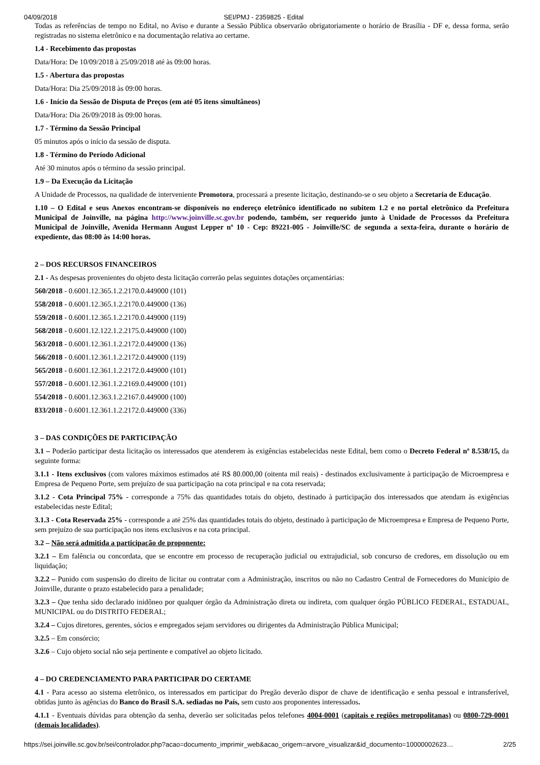04/09/2018 SEI/PMJ - 2359825 - Edital
Todas as referências de tempo no Edital, no Aviso e durante a Sessão Pública observarão obrigatoriamente o horário de Brasília - DF e, dessa forma, serão registradas no sistema eletrônico e na documentação relativa ao certame.
1.4 - Recebimento das propostas
Data/Hora: De 10/09/2018 à 25/09/2018 até às 09:00 horas.
1.5 - Abertura das propostas
Data/Hora: Dia 25/09/2018 às 09:00 horas.
1.6 - Início da Sessão de Disputa de Preços (em até 05 itens simultâneos)
Data/Hora: Dia 26/09/2018 às 09:00 horas.
1.7 - Término da Sessão Principal
05 minutos após o início da sessão de disputa.
1.8 - Término do Período Adicional
Até 30 minutos após o término da sessão principal.
1.9 – Da Execução da Licitação
A Unidade de Processos, na qualidade de interveniente Promotora, processará a presente licitação, destinando-se o seu objeto a Secretaria de Educação.
1.10 – O Edital e seus Anexos encontram-se disponíveis no endereço eletrônico identificado no subitem 1.2 e no portal eletrônico da Prefeitura Municipal de Joinville, na página http://www.joinville.sc.gov.br podendo, também, ser requerido junto à Unidade de Processos da Prefeitura Municipal de Joinville, Avenida Hermann August Lepper nº 10 - Cep: 89221-005 - Joinville/SC de segunda a sexta-feira, durante o horário de expediente, das 08:00 às 14:00 horas.
2 – DOS RECURSOS FINANCEIROS
2.1 - As despesas provenientes do objeto desta licitação correrão pelas seguintes dotações orçamentárias:
560/2018 - 0.6001.12.365.1.2.2170.0.449000 (101)
558/2018 - 0.6001.12.365.1.2.2170.0.449000 (136)
559/2018 - 0.6001.12.365.1.2.2170.0.449000 (119)
568/2018 - 0.6001.12.122.1.2.2175.0.449000 (100)
563/2018 - 0.6001.12.361.1.2.2172.0.449000 (136)
566/2018 - 0.6001.12.361.1.2.2172.0.449000 (119)
565/2018 - 0.6001.12.361.1.2.2172.0.449000 (101)
557/2018 - 0.6001.12.361.1.2.2169.0.449000 (101)
554/2018 - 0.6001.12.363.1.2.2167.0.449000 (100)
833/2018 - 0.6001.12.361.1.2.2172.0.449000 (336)
3 – DAS CONDIÇÕES DE PARTICIPAÇÃO
3.1 – Poderão participar desta licitação os interessados que atenderem às exigências estabelecidas neste Edital, bem como o Decreto Federal nº 8.538/15, da seguinte forma:
3.1.1 - Itens exclusivos (com valores máximos estimados até R$ 80.000,00 (oitenta mil reais) - destinados exclusivamente à participação de Microempresa e Empresa de Pequeno Porte, sem prejuízo de sua participação na cota principal e na cota reservada;
3.1.2 - Cota Principal 75% - corresponde a 75% das quantidades totais do objeto, destinado à participação dos interessados que atendam às exigências estabelecidas neste Edital;
3.1.3 - Cota Reservada 25% - corresponde a até 25% das quantidades totais do objeto, destinado à participação de Microempresa e Empresa de Pequeno Porte, sem prejuízo de sua participação nos itens exclusivos e na cota principal.
3.2 – Não será admitida a participação de proponente:
3.2.1 – Em falência ou concordata, que se encontre em processo de recuperação judicial ou extrajudicial, sob concurso de credores, em dissolução ou em liquidação;
3.2.2 – Punido com suspensão do direito de licitar ou contratar com a Administração, inscritos ou não no Cadastro Central de Fornecedores do Município de Joinville, durante o prazo estabelecido para a penalidade;
3.2.3 – Que tenha sido declarado inidôneo por qualquer órgão da Administração direta ou indireta, com qualquer órgão PÚBLICO FEDERAL, ESTADUAL, MUNICIPAL ou do DISTRITO FEDERAL;
3.2.4 – Cujos diretores, gerentes, sócios e empregados sejam servidores ou dirigentes da Administração Pública Municipal;
3.2.5 – Em consórcio;
3.2.6 – Cujo objeto social não seja pertinente e compatível ao objeto licitado.
4 – DO CREDENCIAMENTO PARA PARTICIPAR DO CERTAME
4.1 - Para acesso ao sistema eletrônico, os interessados em participar do Pregão deverão dispor de chave de identificação e senha pessoal e intransferível, obtidas junto às agências do Banco do Brasil S.A. sediadas no País, sem custo aos proponentes interessados.
4.1.1 - Eventuais dúvidas para obtenção da senha, deverão ser solicitadas pelos telefones 4004-0001 (capitais e regiões metropolitanas) ou 0800-729-0001 (demais localidades).
https://sei.joinville.sc.gov.br/sei/controlador.php?acao=documento_imprimir_web&acao_origem=arvore_visualizar&id_documento=10000002623… 2/25